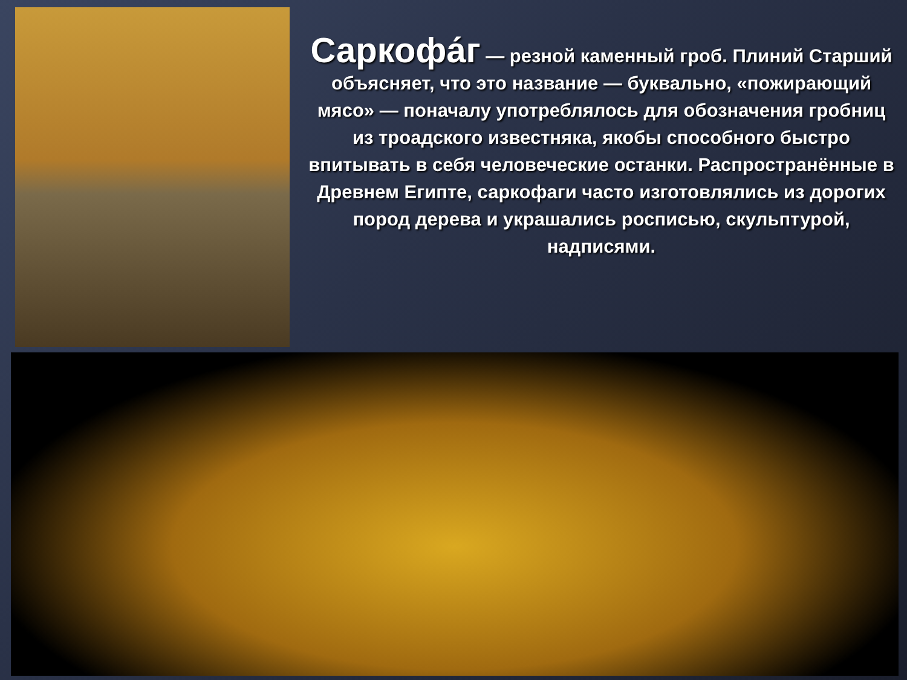Саркофа́г — резной каменный гроб. Плиний Старший объясняет, что это название — буквально, «пожирающий мясо» — поначалу употреблялось для обозначения гробниц из троадского известняка, якобы способного быстро впитывать в себя человеческие останки. Распространённые в Древнем Египте, саркофаги часто изготовлялись из дорогих пород дерева и украшались росписью, скульптурой, надписями.